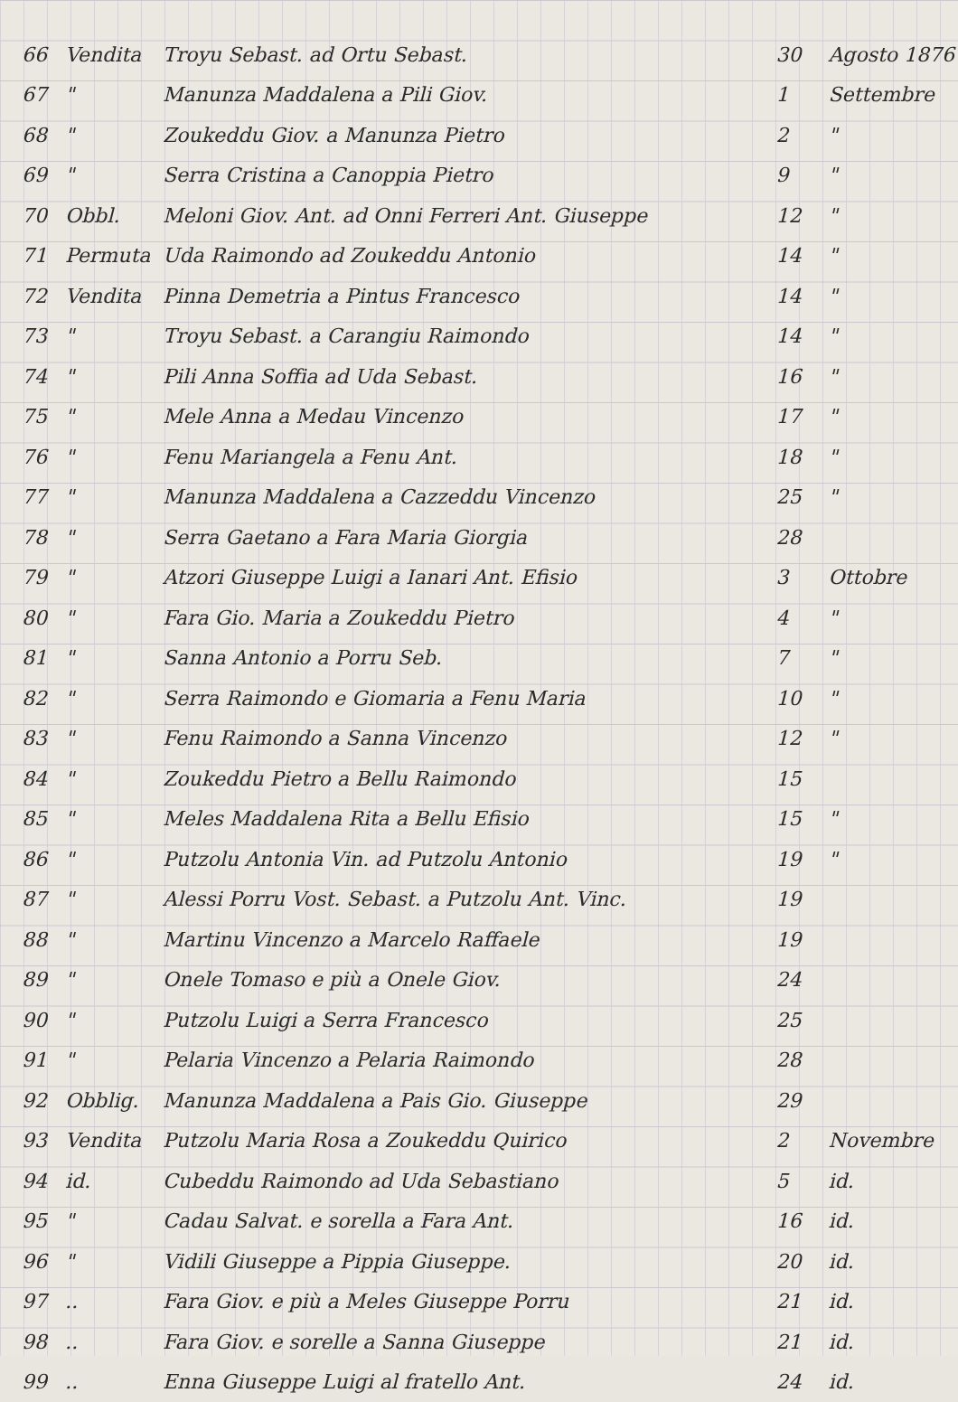| 66 | Vendita | Troyu Sebast. ad Ortu Sebast. | 30 | Agosto 1876 |
| 67 | " | Manunza Maddalena a Pili Giov. | 1 | Settembre |
| 68 | " | Zoukeddu Giov. a Manunza Pietro | 2 | " |
| 69 | " | Serra Cristina a Canoppia Pietro | 9 | " |
| 70 | Obbl. | Meloni Giov. Ant. ad Onni Ferreri Ant. Giuseppe | 12 | " |
| 71 | Permuta | Uda Raimondo ad Zoukeddu Antonio | 14 | " |
| 72 | Vendita | Pinna Demetria a Pintus Francesco | 14 | " |
| 73 | " | Troyu Sebast. a Carangiu Raimondo | 14 | " |
| 74 | " | Pili Anna Soffia ad Uda Sebast. | 16 | " |
| 75 | " | Mele Anna a Medau Vincenzo | 17 | " |
| 76 | " | Fenu Mariangela a Fenu Ant. | 18 | " |
| 77 | " | Manunza Maddalena a Cazzeddu Vincenzo | 25 | " |
| 78 | " | Serra Gaetano a Fara Maria Giorgia | 28 | |
| 79 | " | Atzori Giuseppe Luigi a Ianari Ant. Efisio | 3 | Ottobre |
| 80 | " | Fara Gio. Maria a Zoukeddu Pietro | 4 | " |
| 81 | " | Sanna Antonio a Porru Seb. | 7 | " |
| 82 | " | Serra Raimondo e Giomaria a Fenu Maria | 10 | " |
| 83 | " | Fenu Raimondo a Sanna Vincenzo | 12 | " |
| 84 | " | Zoukeddu Pietro a Bellu Raimondo | 15 | |
| 85 | " | Meles Maddalena Rita a Bellu Efisio | 15 | " |
| 86 | " | Putzolu Antonia Vin. ad Putzolu Antonio | 19 | " |
| 87 | " | Alessi Porru Vost. Sebast. a Putzolu Ant. Vinc. | 19 | |
| 88 | " | Martinu Vincenzo a Marcelo Raffaele | 19 | |
| 89 | " | Onele Tomaso e più a Onele Giov. | 24 | |
| 90 | " | Putzolu Luigi a Serra Francesco | 25 | |
| 91 | " | Pelaria Vincenzo a Pelaria Raimondo | 28 | |
| 92 | Obblig. | Manunza Maddalena a Pais Gio. Giuseppe | 29 | |
| 93 | Vendita | Putzolu Maria Rosa a Zoukeddu Quirico | 2 | Novembre |
| 94 | id. | Cubeddu Raimondo ad Uda Sebastiano | 5 | id. |
| 95 | " | Cadau Salvat. e sorella a Fara Ant. | 16 | id. |
| 96 | " | Vidili Giuseppe a Pippia Giuseppe. | 20 | id. |
| 97 | .. | Fara Giov. e più a Meles Giuseppe Porru | 21 | id. |
| 98 | .. | Fara Giov. e sorelle a Sanna Giuseppe | 21 | id. |
| 99 | .. | Enna Giuseppe Luigi al fratello Ant. | 24 | id. |